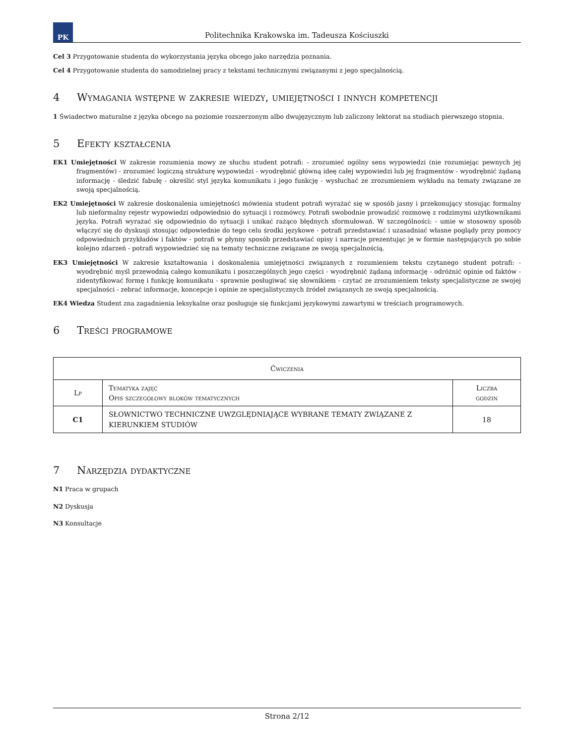PK
Politechnika Krakowska im. Tadeusza Kościuszki
Cel 3 Przygotowanie studenta do wykorzystania języka obcego jako narzędzia poznania.
Cel 4 Przygotowanie studenta do samodzielnej pracy z tekstami technicznymi związanymi z jego specjalnością.
4 Wymagania wstępne w zakresie wiedzy, umiejętności i innych kompetencji
1 Świadectwo maturalne z języka obcego na poziomie rozszerzonym albo dwujęzycznym lub zaliczony lektorat na studiach pierwszego stopnia.
5 Efekty kształcenia
EK1 Umiejętności W zakresie rozumienia mowy ze słuchu student potrafi: - zrozumieć ogólny sens wypowiedzi (nie rozumiejąc pewnych jej fragmentów) - zrozumieć logiczną strukturę wypowiedzi - wyodrębnić główną ideę całej wypowiedzi lub jej fragmentów - wyodrębnić żądaną informację - śledzić fabułę - określić styl języka komunikatu i jego funkcję - wysłuchać ze zrozumieniem wykładu na tematy związane ze swoją specjalnością.
EK2 Umiejętności W zakresie doskonalenia umiejętności mówienia student potrafi wyrażać się w sposób jasny i przekonujący stosując formalny lub nieformalny rejestr wypowiedzi odpowiednio do sytuacji i rozmówcy. Potrafi swobodnie prowadzić rozmowę z rodzimymi użytkownikami języka. Potrafi wyrażać się odpowiednio do sytuacji i unikać rażąco błędnych sformułowań. W szczególności: - umie w stosowny sposób włączyć się do dyskusji stosując odpowiednie do tego celu środki językowe - potrafi przedstawiać i uzasadniać własne poglądy przy pomocy odpowiednich przykładów i faktów - potrafi w płynny sposób przedstawiać opisy i narracje prezentując je w formie następujących po sobie kolejno zdarzeń - potrafi wypowiedzieć się na tematy techniczne związane ze swoją specjalnością.
EK3 Umiejętności W zakresie kształtowania i doskonalenia umiejętności związanych z rozumieniem tekstu czytanego student potrafi: - wyodrębnić myśl przewodnią całego komunikatu i poszczególnych jego części - wyodrębnić żądaną informację - odróżnić opinie od faktów - zidentyfikować formę i funkcję komunikatu - sprawnie posługiwać się słownikiem - czytać ze zrozumieniem teksty specjalistyczne ze swojej specjalności - zebrać informacje, koncepcje i opinie ze specjalistycznych źródeł związanych ze swoją specjalnością.
EK4 Wiedza Student zna zagadnienia leksykalne oraz posługuje się funkcjami językowymi zawartymi w treściach programowych.
6 Treści programowe
| Ćwiczenia | | |
| --- | --- | --- |
| Lp | Tematyka zajęć Opis szczegółowy bloków tematycznych | Liczba godzin |
| C1 | SŁOWNICTWO TECHNICZNE UWZGLĘDNIAJĄCE WYBRANE TEMATY ZWIĄZANE Z KIERUNKIEM STUDIÓW | 18 |
7 Narzędzia dydaktyczne
N1 Praca w grupach
N2 Dyskusja
N3 Konsultacje
Strona 2/12